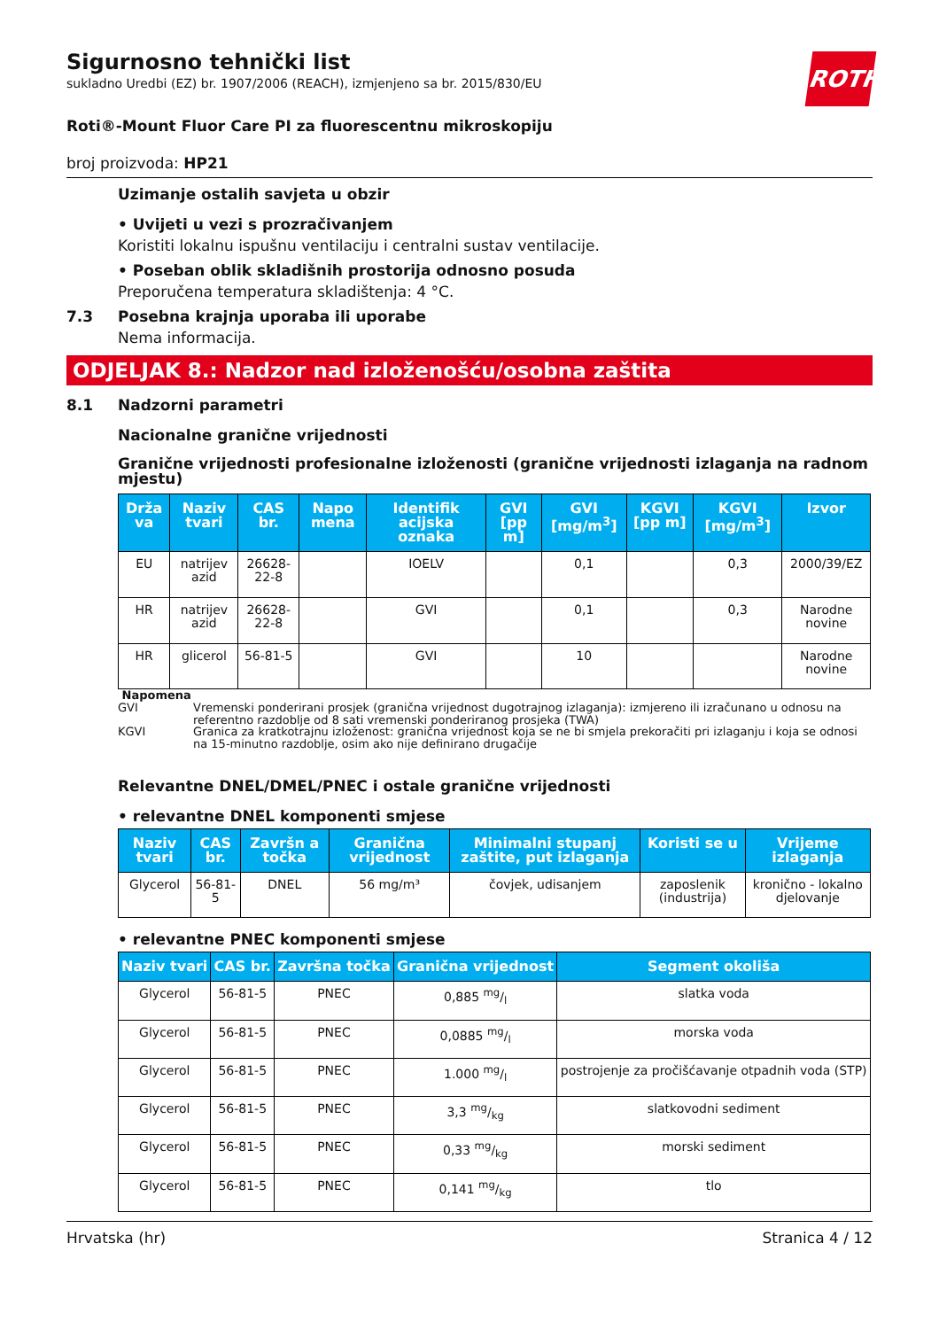ROTH
Sigurnosno tehnički list
sukladno Uredbi (EZ) br. 1907/2006 (REACH), izmjenjeno sa br. 2015/830/EU
Roti®-Mount Fluor Care PI za fluorescentnu mikroskopiju
broj proizvoda: HP21
Uzimanje ostalih savjeta u obzir
• Uvijeti u vezi s prozračivanjem
Koristiti lokalnu ispušnu ventilaciju i centralni sustav ventilacije.
• Poseban oblik skladišnih prostorija odnosno posuda
Preporučena temperatura skladištenja: 4 °C.
7.3 Posebna krajnja uporaba ili uporabe
Nema informacija.
ODJELJAK 8.: Nadzor nad izloženošću/osobna zaštita
8.1 Nadzorni parametri
Nacionalne granične vrijednosti
Granične vrijednosti profesionalne izloženosti (granične vrijednosti izlaganja na radnom mjestu)
| Drža va | Naziv tvari | CAS br. | Napo mena | Identifik acijska oznaka | GVI [pp m] | GVI [mg/m<sup>3</sup>] | KGVI [pp m] | KGVI [mg/m<sup>3</sup>] | Izvor |
| --- | --- | --- | --- | --- | --- | --- | --- | --- | --- |
| EU | natrijev azid | 26628-22-8 | | IOELV | | 0,1 | | 0,3 | 2000/39/EZ |
| HR | natrijev azid | 26628-22-8 | | GVI | | 0,1 | | 0,3 | Narodne novine |
| HR | glicerol | 56-81-5 | | GVI | | 10 | | | Narodne novine |
Napomena
GVI Vremenski ponderirani prosjek (granična vrijednost dugotrajnog izlaganja): izmjereno ili izračunano u odnosu na referentno razdoblje od 8 sati vremenski ponderiranog prosjeka (TWA)
KGVI Granica za kratkotrajnu izloženost: granična vrijednost koja se ne bi smjela prekoračiti pri izlaganju i koja se odnosi na 15-minutno razdoblje, osim ako nije definirano drugačije
Relevantne DNEL/DMEL/PNEC i ostale granične vrijednosti
• relevantne DNEL komponenti smjese
| Naziv tvari | CAS br. | Završn a točka | Granična vrijednost | Minimalni stupanj zaštite, put izlaganja | Koristi se u | Vrijeme izlaganja |
| --- | --- | --- | --- | --- | --- | --- |
| Glycerol | 56-81-5 | DNEL | 56 mg/m³ | čovjek, udisanjem | zaposlenik (industrija) | kronično - lokalno djelovanje |
• relevantne PNEC komponenti smjese
| Naziv tvari | CAS br. | Završna točka | Granična vrijednost | Segment okoliša |
| --- | --- | --- | --- | --- |
| Glycerol | 56-81-5 | PNEC | 0,885 mg/l | slatka voda |
| Glycerol | 56-81-5 | PNEC | 0,0885 mg/l | morska voda |
| Glycerol | 56-81-5 | PNEC | 1.000 mg/l | postrojenje za pročišćavanje otpadnih voda (STP) |
| Glycerol | 56-81-5 | PNEC | 3,3 mg/kg | slatkovodni sediment |
| Glycerol | 56-81-5 | PNEC | 0,33 mg/kg | morski sediment |
| Glycerol | 56-81-5 | PNEC | 0,141 mg/kg | tlo |
Hrvatska (hr) Stranica 4 / 12